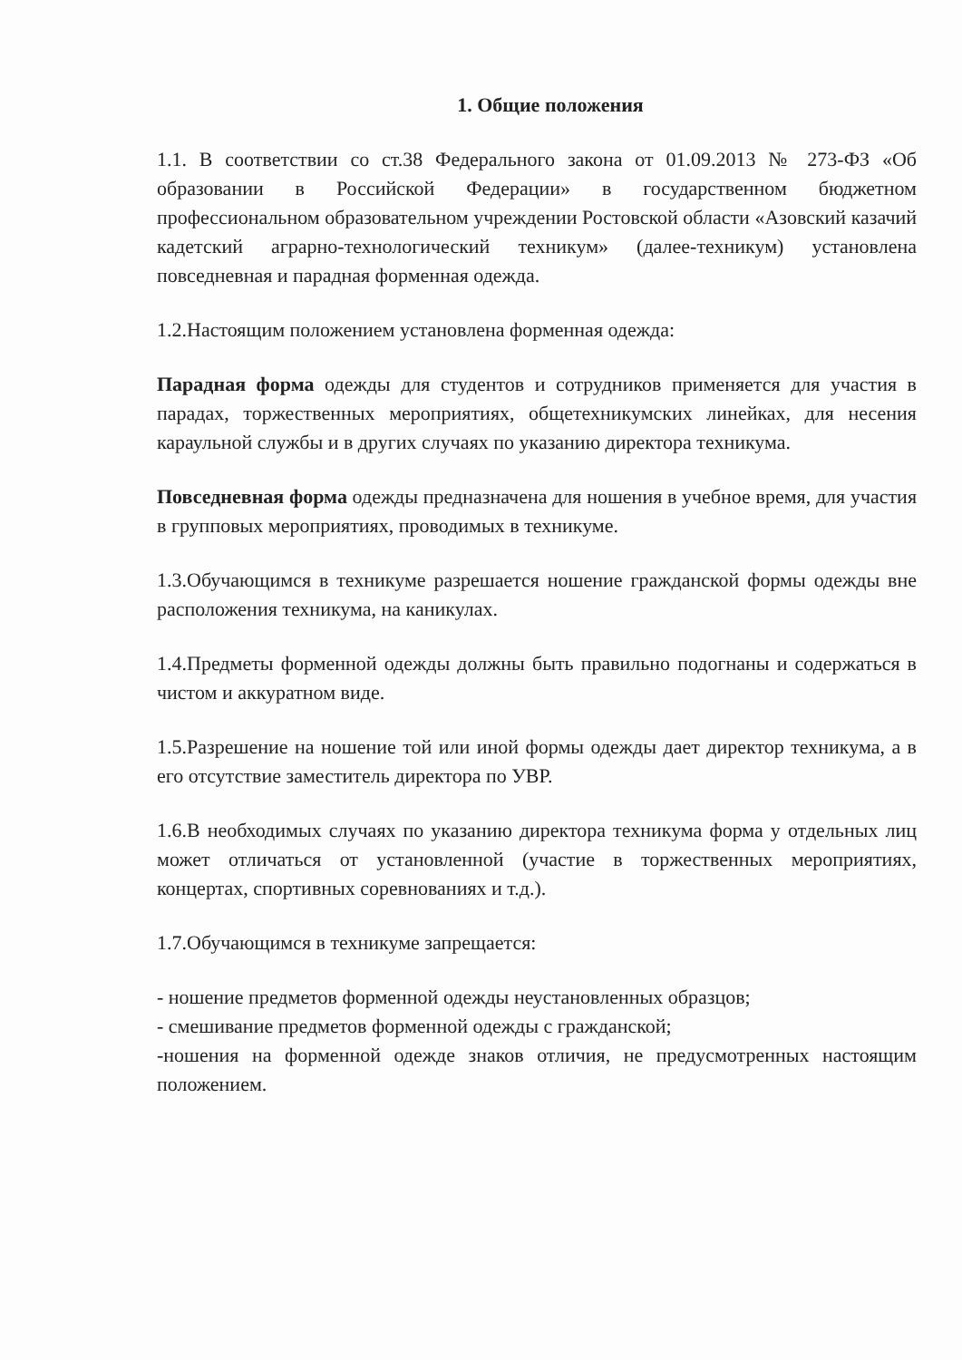1. Общие положения
1.1. В соответствии со ст.38 Федерального закона от 01.09.2013 № 273-ФЗ «Об образовании в Российской Федерации» в государственном бюджетном профессиональном образовательном учреждении Ростовской области «Азовский казачий кадетский аграрно-технологический техникум» (далее-техникум) установлена повседневная и парадная форменная одежда.
1.2.Настоящим положением установлена форменная одежда:
Парадная форма одежды для студентов и сотрудников применяется для участия в парадах, торжественных мероприятиях, общетехникумских линейках, для несения караульной службы и в других случаях по указанию директора техникума.
Повседневная форма одежды предназначена для ношения в учебное время, для участия в групповых мероприятиях, проводимых в техникуме.
1.3.Обучающимся в техникуме разрешается ношение гражданской формы одежды вне расположения техникума, на каникулах.
1.4.Предметы форменной одежды должны быть правильно подогнаны и содержаться в чистом и аккуратном виде.
1.5.Разрешение на ношение той или иной формы одежды дает директор техникума, а в его отсутствие заместитель директора по УВР.
1.6.В необходимых случаях по указанию директора техникума форма у отдельных лиц может отличаться от установленной (участие в торжественных мероприятиях, концертах, спортивных соревнованиях и т.д.).
1.7.Обучающимся в техникуме запрещается:
- ношение предметов форменной одежды неустановленных образцов;
- смешивание предметов форменной одежды с гражданской;
-ношения на форменной одежде знаков отличия, не предусмотренных настоящим положением.